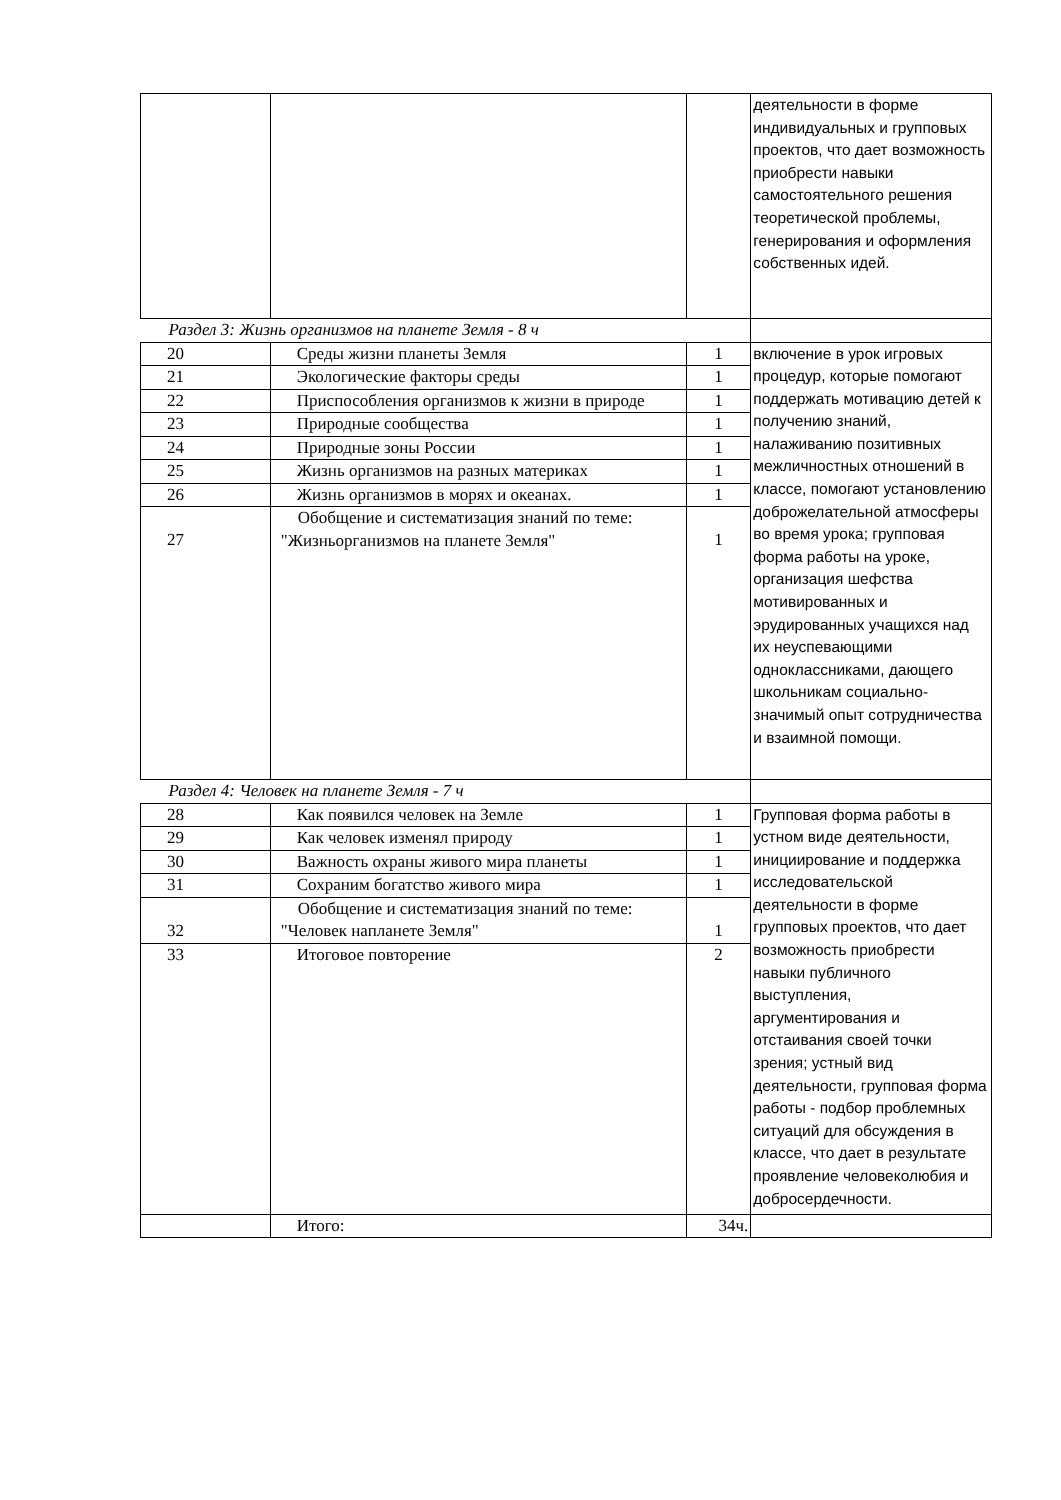| | | | деятельности в форме индивидуальных и групповых проектов, что дает возможность приобрести навыки самостоятельного решения теоретической проблемы, генерирования и оформления собственных идей. |
| Раздел 3: Жизнь организмов на планете Земля - 8 ч | | | |
| 20 | Среды жизни планеты Земля | 1 | включение в урок игровых процедур, которые помогают поддержать мотивацию детей к получению знаний, налаживанию позитивных межличностных отношений в классе, помогают установлению доброжелательной атмосферы во время урока; групповая форма работы на уроке, организация шефства мотивированных и эрудированных учащихся над их неуспевающими одноклассниками, дающего школьникам социально-значимый опыт сотрудничества и взаимной помощи. |
| 21 | Экологические факторы среды | 1 | |
| 22 | Приспособления организмов к жизни в природе | 1 | |
| 23 | Природные сообщества | 1 | |
| 24 | Природные зоны России | 1 | |
| 25 | Жизнь организмов на разных материках | 1 | |
| 26 | Жизнь организмов в морях и океанах. | 1 | |
| 27 | Обобщение и систематизация знаний по теме: "Жизньорганизмов на планете Земля" | 1 | |
| Раздел 4: Человек на планете Земля - 7 ч | | | |
| 28 | Как появился человек на Земле | 1 | Групповая форма работы в устном виде деятельности, инициирование и поддержка исследовательской деятельности в форме групповых проектов, что дает возможность приобрести навыки публичного выступления, аргументирования и отстаивания своей точки зрения; устный вид деятельности, групповая форма работы - подбор проблемных ситуаций для обсуждения в классе, что дает в результате проявление человеколюбия и добросердечности. |
| 29 | Как человек изменял природу | 1 | |
| 30 | Важность охраны живого мира планеты | 1 | |
| 31 | Сохраним богатство живого мира | 1 | |
| 32 | Обобщение и систематизация знаний по теме: "Человек напланете Земля" | 1 | |
| 33 | Итоговое повторение | 2 | |
| | Итого: | 34ч. | |